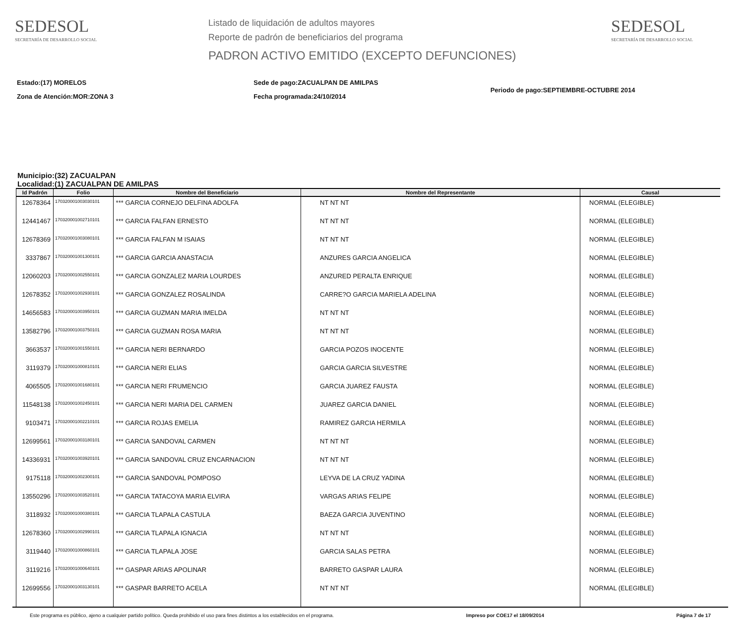SEDESOL
SECRETARÍA DE DESARROLLO SOCIAL
Listado de liquidación de adultos mayores
Reporte de padrón de beneficiarios del programa
PADRON ACTIVO EMITIDO (EXCEPTO DEFUNCIONES)
SEDESOL
SECRETARÍA DE DESARROLLO SOCIAL
Estado:(17) MORELOS
Zona de Atención:MOR:ZONA 3
Sede de pago:ZACUALPAN DE AMILPAS
Fecha programada:24/10/2014
Periodo de pago:SEPTIEMBRE-OCTUBRE 2014
Municipio:(32) ZACUALPAN
Localidad:(1) ZACUALPAN DE AMILPAS
| Id Padrón | Folio | Nombre del Beneficiario | Nombre del Representante | Causal |
| --- | --- | --- | --- | --- |
| 12678364 | 170320001003030101 | *** GARCIA CORNEJO DELFINA ADOLFA | NT NT NT | NORMAL (ELEGIBLE) |
| 12441467 | 170320001002710101 | *** GARCIA FALFAN ERNESTO | NT NT NT | NORMAL (ELEGIBLE) |
| 12678369 | 170320001003080101 | *** GARCIA FALFAN M ISAIAS | NT NT NT | NORMAL (ELEGIBLE) |
| 3337867 | 170320001001300101 | *** GARCIA GARCIA ANASTACIA | ANZURES GARCIA ANGELICA | NORMAL (ELEGIBLE) |
| 12060203 | 170320001002550101 | *** GARCIA GONZALEZ MARIA LOURDES | ANZURED PERALTA ENRIQUE | NORMAL (ELEGIBLE) |
| 12678352 | 170320001002930101 | *** GARCIA GONZALEZ ROSALINDA | CARRE?O GARCIA MARIELA ADELINA | NORMAL (ELEGIBLE) |
| 14656583 | 170320001003950101 | *** GARCIA GUZMAN MARIA IMELDA | NT NT NT | NORMAL (ELEGIBLE) |
| 13582796 | 170320001003750101 | *** GARCIA GUZMAN ROSA MARIA | NT NT NT | NORMAL (ELEGIBLE) |
| 3663537 | 170320001001550101 | *** GARCIA NERI BERNARDO | GARCIA POZOS INOCENTE | NORMAL (ELEGIBLE) |
| 3119379 | 170320001000810101 | *** GARCIA NERI ELIAS | GARCIA GARCIA SILVESTRE | NORMAL (ELEGIBLE) |
| 4065505 | 170320001001680101 | *** GARCIA NERI FRUMENCIO | GARCIA JUAREZ FAUSTA | NORMAL (ELEGIBLE) |
| 11548138 | 170320001002450101 | *** GARCIA NERI MARIA DEL CARMEN | JUAREZ GARCIA DANIEL | NORMAL (ELEGIBLE) |
| 9103471 | 170320001002210101 | *** GARCIA ROJAS EMELIA | RAMIREZ GARCIA HERMILA | NORMAL (ELEGIBLE) |
| 12699561 | 170320001003180101 | *** GARCIA SANDOVAL CARMEN | NT NT NT | NORMAL (ELEGIBLE) |
| 14336931 | 170320001003920101 | *** GARCIA SANDOVAL CRUZ ENCARNACION | NT NT NT | NORMAL (ELEGIBLE) |
| 9175118 | 170320001002300101 | *** GARCIA SANDOVAL POMPOSO | LEYVA DE LA CRUZ YADINA | NORMAL (ELEGIBLE) |
| 13550296 | 170320001003520101 | *** GARCIA TATACOYA MARIA ELVIRA | VARGAS ARIAS FELIPE | NORMAL (ELEGIBLE) |
| 3118932 | 170320001000380101 | *** GARCIA TLAPALA CASTULA | BAEZA GARCIA JUVENTINO | NORMAL (ELEGIBLE) |
| 12678360 | 170320001002990101 | *** GARCIA TLAPALA IGNACIA | NT NT NT | NORMAL (ELEGIBLE) |
| 3119440 | 170320001000860101 | *** GARCIA TLAPALA JOSE | GARCIA SALAS PETRA | NORMAL (ELEGIBLE) |
| 3119216 | 170320001000640101 | *** GASPAR ARIAS APOLINAR | BARRETO GASPAR LAURA | NORMAL (ELEGIBLE) |
| 12699556 | 170320001003130101 | *** GASPAR BARRETO ACELA | NT NT NT | NORMAL (ELEGIBLE) |
Este programa es público, ajeno a cualquier partido político. Queda prohibido el uso para fines distintos a los establecidos en el programa. Impreso por COE17 el 18/09/2014 Página 7 de 17